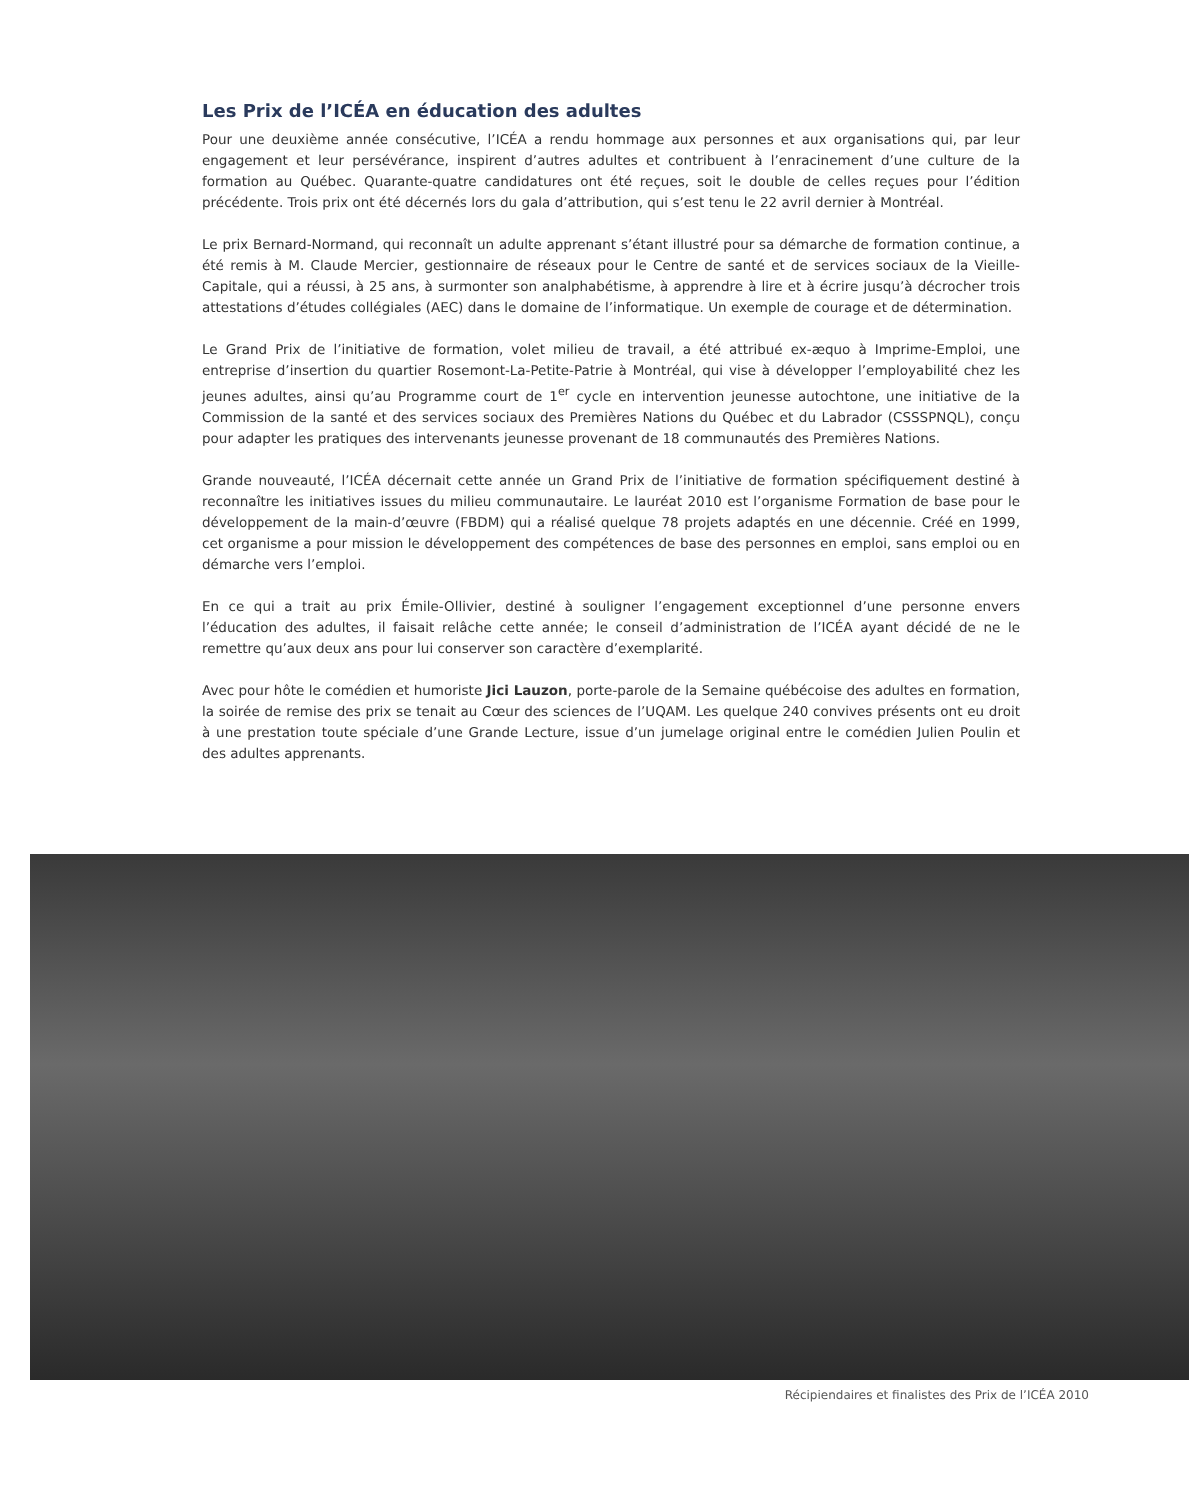Les Prix de l’ICÉA en éducation des adultes
Pour une deuxième année consécutive, l’ICÉA a rendu hommage aux personnes et aux organisations qui, par leur engagement et leur persévérance, inspirent d’autres adultes et contribuent à l’enracinement d’une culture de la formation au Québec. Quarante-quatre candidatures ont été reçues, soit le double de celles reçues pour l’édition précédente. Trois prix ont été décernés lors du gala d’attribution, qui s’est tenu le 22 avril dernier à Montréal.
Le prix Bernard-Normand, qui reconnaît un adulte apprenant s’étant illustré pour sa démarche de formation continue, a été remis à M. Claude Mercier, gestionnaire de réseaux pour le Centre de santé et de services sociaux de la Vieille-Capitale, qui a réussi, à 25 ans, à surmonter son analphabétisme, à apprendre à lire et à écrire jusqu’à décrocher trois attestations d’études collégiales (AEC) dans le domaine de l’informatique. Un exemple de courage et de détermination.
Le Grand Prix de l’initiative de formation, volet milieu de travail, a été attribué ex-æquo à Imprime-Emploi, une entreprise d’insertion du quartier Rosemont-La-Petite-Patrie à Montréal, qui vise à développer l’employabilité chez les jeunes adultes, ainsi qu’au Programme court de 1<sup>er</sup> cycle en intervention jeunesse autochtone, une initiative de la Commission de la santé et des services sociaux des Premières Nations du Québec et du Labrador (CSSSPNQL), conçu pour adapter les pratiques des intervenants jeunesse provenant de 18 communautés des Premières Nations.
Grande nouveauté, l’ICÉA décernait cette année un Grand Prix de l’initiative de formation spécifiquement destiné à reconnaître les initiatives issues du milieu communautaire. Le lauréat 2010 est l’organisme Formation de base pour le développement de la main-d’œuvre (FBDM) qui a réalisé quelque 78 projets adaptés en une décennie. Créé en 1999, cet organisme a pour mission le développement des compétences de base des personnes en emploi, sans emploi ou en démarche vers l’emploi.
En ce qui a trait au prix Émile-Ollivier, destiné à souligner l’engagement exceptionnel d’une personne envers l’éducation des adultes, il faisait relâche cette année; le conseil d’administration de l’ICÉA ayant décidé de ne le remettre qu’aux deux ans pour lui conserver son caractère d’exemplarité.
Avec pour hôte le comédien et humoriste Jici Lauzon, porte-parole de la Semaine québécoise des adultes en formation, la soirée de remise des prix se tenait au Cœur des sciences de l’UQAM. Les quelque 240 convives présents ont eu droit à une prestation toute spéciale d’une Grande Lecture, issue d’un jumelage original entre le comédien Julien Poulin et des adultes apprenants.
Récipiendaires et finalistes des Prix de l’ICÉA 2010